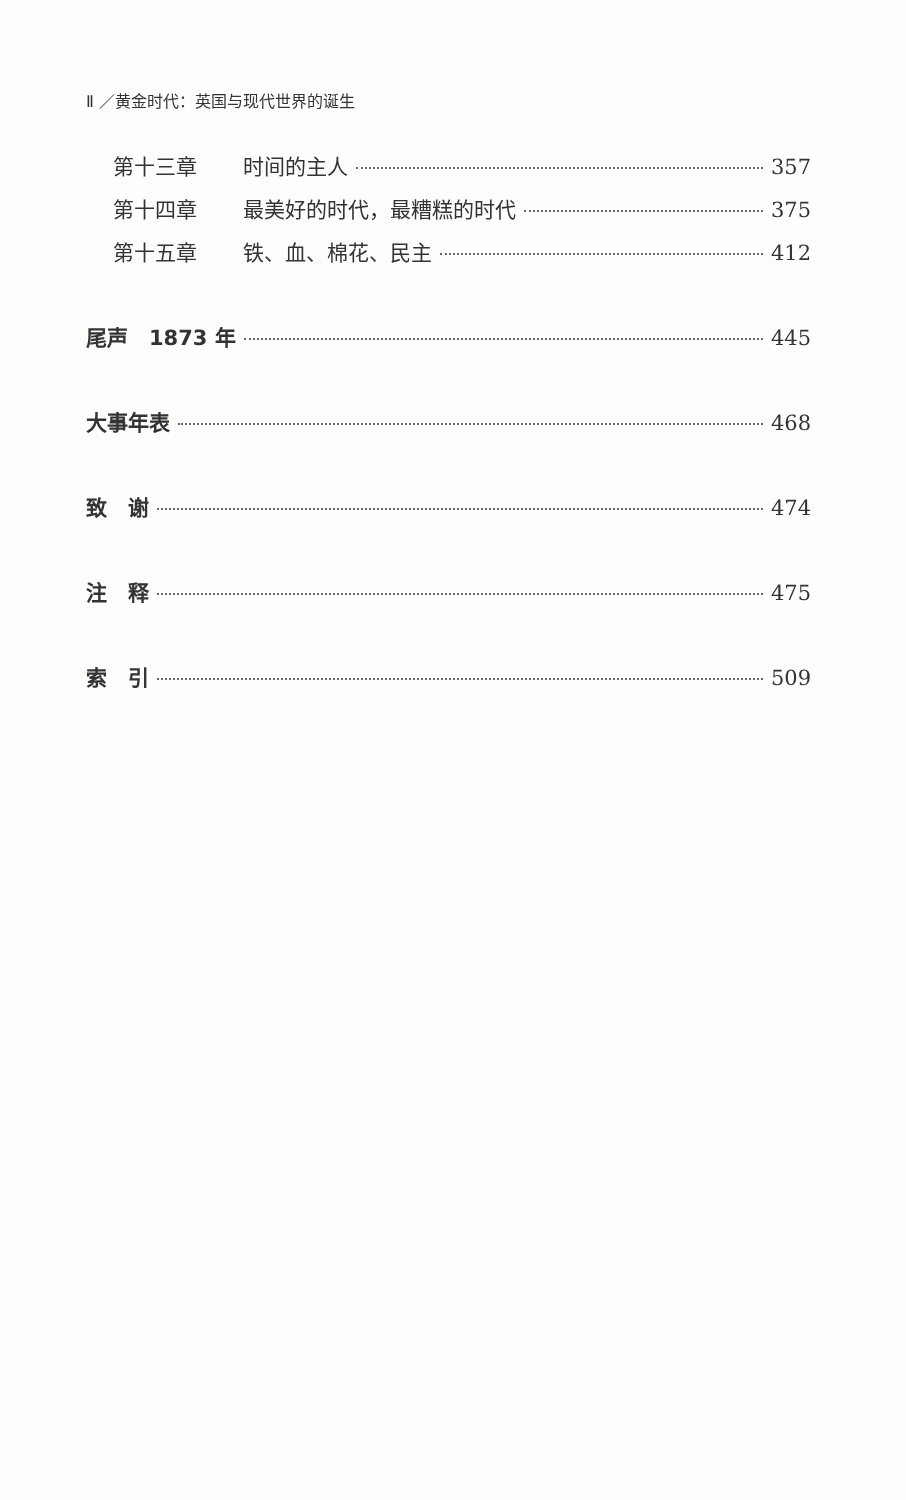Ⅱ ／黄金时代：英国与现代世界的诞生
第十三章 时间的主人 357
第十四章 最美好的时代，最糟糕的时代 375
第十五章 铁、血、棉花、民主 412
尾声　1873 年 445
大事年表 468
致　谢 474
注　释 475
索　引 509